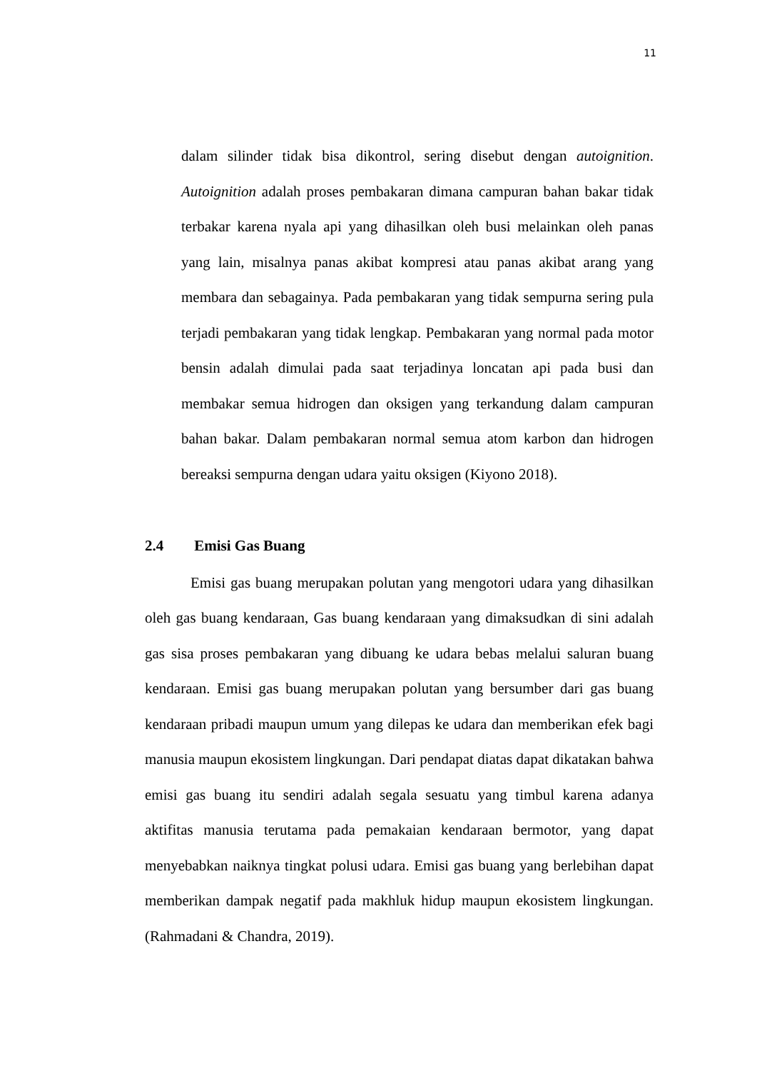11
dalam silinder tidak bisa dikontrol, sering disebut dengan autoignition. Autoignition adalah proses pembakaran dimana campuran bahan bakar tidak terbakar karena nyala api yang dihasilkan oleh busi melainkan oleh panas yang lain, misalnya panas akibat kompresi atau panas akibat arang yang membara dan sebagainya. Pada pembakaran yang tidak sempurna sering pula terjadi pembakaran yang tidak lengkap. Pembakaran yang normal pada motor bensin adalah dimulai pada saat terjadinya loncatan api pada busi dan membakar semua hidrogen dan oksigen yang terkandung dalam campuran bahan bakar. Dalam pembakaran normal semua atom karbon dan hidrogen bereaksi sempurna dengan udara yaitu oksigen (Kiyono 2018).
2.4 Emisi Gas Buang
Emisi gas buang merupakan polutan yang mengotori udara yang dihasilkan oleh gas buang kendaraan, Gas buang kendaraan yang dimaksudkan di sini adalah gas sisa proses pembakaran yang dibuang ke udara bebas melalui saluran buang kendaraan. Emisi gas buang merupakan polutan yang bersumber dari gas buang kendaraan pribadi maupun umum yang dilepas ke udara dan memberikan efek bagi manusia maupun ekosistem lingkungan. Dari pendapat diatas dapat dikatakan bahwa emisi gas buang itu sendiri adalah segala sesuatu yang timbul karena adanya aktifitas manusia terutama pada pemakaian kendaraan bermotor, yang dapat menyebabkan naiknya tingkat polusi udara. Emisi gas buang yang berlebihan dapat memberikan dampak negatif pada makhluk hidup maupun ekosistem lingkungan.(Rahmadani & Chandra, 2019).